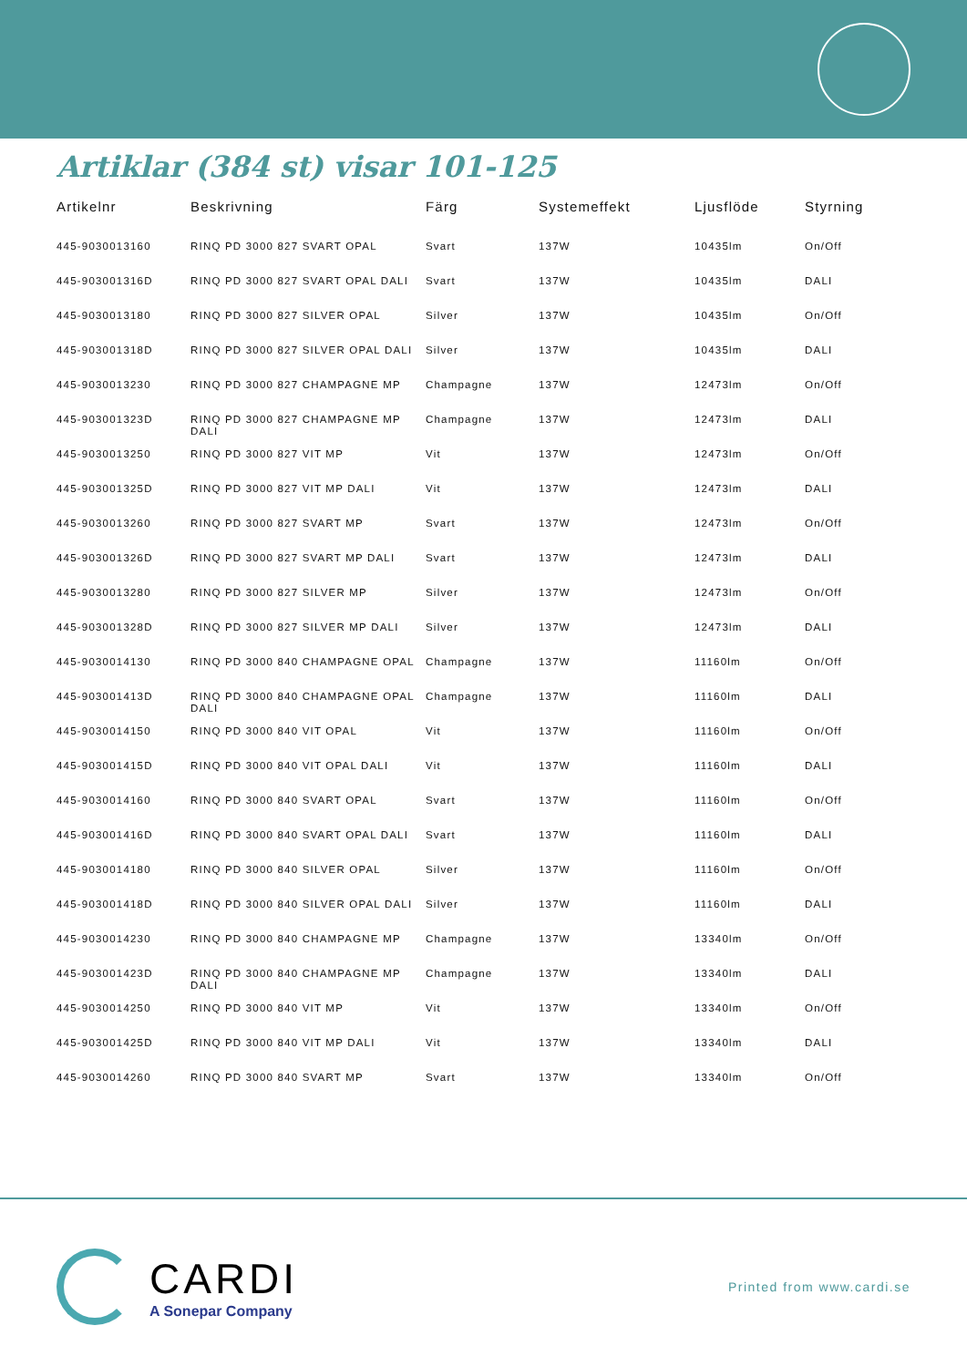Artiklar (384 st) visar 101-125
| Artikelnr | Beskrivning | Färg | Systemeffekt | Ljusflöde | Styrning |
| --- | --- | --- | --- | --- | --- |
| 445-9030013160 | RINQ PD 3000 827 SVART OPAL | Svart | 137W | 10435lm | On/Off |
| 445-903001316D | RINQ PD 3000 827 SVART OPAL DALI | Svart | 137W | 10435lm | DALI |
| 445-9030013180 | RINQ PD 3000 827 SILVER OPAL | Silver | 137W | 10435lm | On/Off |
| 445-903001318D | RINQ PD 3000 827 SILVER OPAL DALI | Silver | 137W | 10435lm | DALI |
| 445-9030013230 | RINQ PD 3000 827 CHAMPAGNE MP | Champagne | 137W | 12473lm | On/Off |
| 445-903001323D | RINQ PD 3000 827 CHAMPAGNE MP DALI | Champagne | 137W | 12473lm | DALI |
| 445-9030013250 | RINQ PD 3000 827 VIT MP | Vit | 137W | 12473lm | On/Off |
| 445-903001325D | RINQ PD 3000 827 VIT MP DALI | Vit | 137W | 12473lm | DALI |
| 445-9030013260 | RINQ PD 3000 827 SVART MP | Svart | 137W | 12473lm | On/Off |
| 445-903001326D | RINQ PD 3000 827 SVART MP DALI | Svart | 137W | 12473lm | DALI |
| 445-9030013280 | RINQ PD 3000 827 SILVER MP | Silver | 137W | 12473lm | On/Off |
| 445-903001328D | RINQ PD 3000 827 SILVER MP DALI | Silver | 137W | 12473lm | DALI |
| 445-9030014130 | RINQ PD 3000 840 CHAMPAGNE OPAL | Champagne | 137W | 11160lm | On/Off |
| 445-903001413D | RINQ PD 3000 840 CHAMPAGNE OPAL DALI | Champagne | 137W | 11160lm | DALI |
| 445-9030014150 | RINQ PD 3000 840 VIT OPAL | Vit | 137W | 11160lm | On/Off |
| 445-903001415D | RINQ PD 3000 840 VIT OPAL DALI | Vit | 137W | 11160lm | DALI |
| 445-9030014160 | RINQ PD 3000 840 SVART OPAL | Svart | 137W | 11160lm | On/Off |
| 445-903001416D | RINQ PD 3000 840 SVART OPAL DALI | Svart | 137W | 11160lm | DALI |
| 445-9030014180 | RINQ PD 3000 840 SILVER OPAL | Silver | 137W | 11160lm | On/Off |
| 445-903001418D | RINQ PD 3000 840 SILVER OPAL DALI | Silver | 137W | 11160lm | DALI |
| 445-9030014230 | RINQ PD 3000 840 CHAMPAGNE MP | Champagne | 137W | 13340lm | On/Off |
| 445-903001423D | RINQ PD 3000 840 CHAMPAGNE MP DALI | Champagne | 137W | 13340lm | DALI |
| 445-9030014250 | RINQ PD 3000 840 VIT MP | Vit | 137W | 13340lm | On/Off |
| 445-903001425D | RINQ PD 3000 840 VIT MP DALI | Vit | 137W | 13340lm | DALI |
| 445-9030014260 | RINQ PD 3000 840 SVART MP | Svart | 137W | 13340lm | On/Off |
CARDI
A Sonepar Company
Printed from www.cardi.se